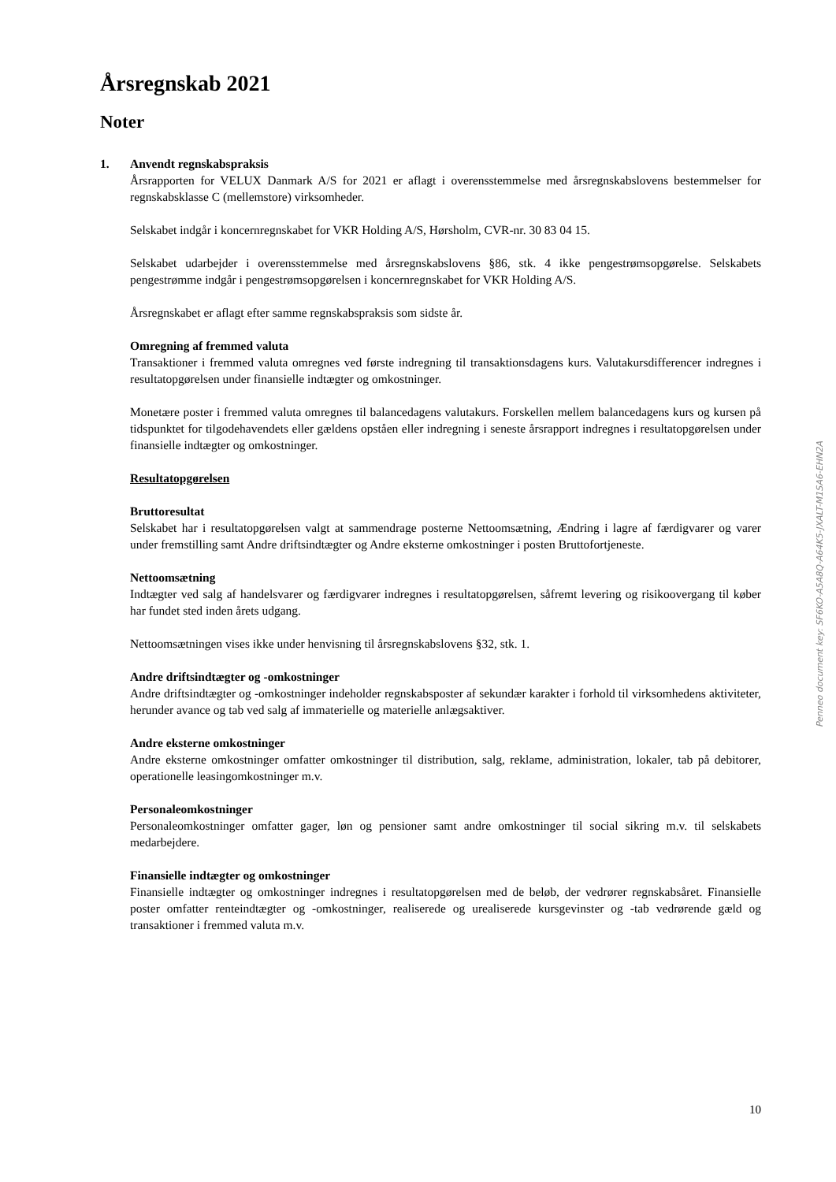Årsregnskab 2021
Noter
1. Anvendt regnskabspraksis
Årsrapporten for VELUX Danmark A/S for 2021 er aflagt i overensstemmelse med årsregnskabslovens bestemmelser for regnskabsklasse C (mellemstore) virksomheder.
Selskabet indgår i koncernregnskabet for VKR Holding A/S, Hørsholm, CVR-nr. 30 83 04 15.
Selskabet udarbejder i overensstemmelse med årsregnskabslovens §86, stk. 4 ikke pengestrømsopgørelse. Selskabets pengestrømme indgår i pengestrømsopgørelsen i koncernregnskabet for VKR Holding A/S.
Årsregnskabet er aflagt efter samme regnskabspraksis som sidste år.
Omregning af fremmed valuta
Transaktioner i fremmed valuta omregnes ved første indregning til transaktionsdagens kurs. Valutakursdifferencer indregnes i resultatopgørelsen under finansielle indtægter og omkostninger.
Monetære poster i fremmed valuta omregnes til balancedagens valutakurs. Forskellen mellem balancedagens kurs og kursen på tidspunktet for tilgodehavendets eller gældens opståen eller indregning i seneste årsrapport indregnes i resultatopgørelsen under finansielle indtægter og omkostninger.
Resultatopgørelsen
Bruttoresultat
Selskabet har i resultatopgørelsen valgt at sammendrage posterne Nettoomsætning, Ændring i lagre af færdigvarer og varer under fremstilling samt Andre driftsindtægter og Andre eksterne omkostninger i posten Bruttofortjeneste.
Nettoomsætning
Indtægter ved salg af handelsvarer og færdigvarer indregnes i resultatopgørelsen, såfremt levering og risikoovergang til køber har fundet sted inden årets udgang.
Nettoomsætningen vises ikke under henvisning til årsregnskabslovens §32, stk. 1.
Andre driftsindtægter og -omkostninger
Andre driftsindtægter og -omkostninger indeholder regnskabsposter af sekundær karakter i forhold til virksomhedens aktiviteter, herunder avance og tab ved salg af immaterielle og materielle anlægsaktiver.
Andre eksterne omkostninger
Andre eksterne omkostninger omfatter omkostninger til distribution, salg, reklame, administration, lokaler, tab på debitorer, operationelle leasingomkostninger m.v.
Personaleomkostninger
Personaleomkostninger omfatter gager, løn og pensioner samt andre omkostninger til social sikring m.v. til selskabets medarbejdere.
Finansielle indtægter og omkostninger
Finansielle indtægter og omkostninger indregnes i resultatopgørelsen med de beløb, der vedrører regnskabsåret. Finansielle poster omfatter renteindtægter og -omkostninger, realiserede og urealiserede kursgevinster og -tab vedrørende gæld og transaktioner i fremmed valuta m.v.
Penneo document key: SF6KO-A5A8Q-A64K5-JXALT-M1SA6-EHN2A
10